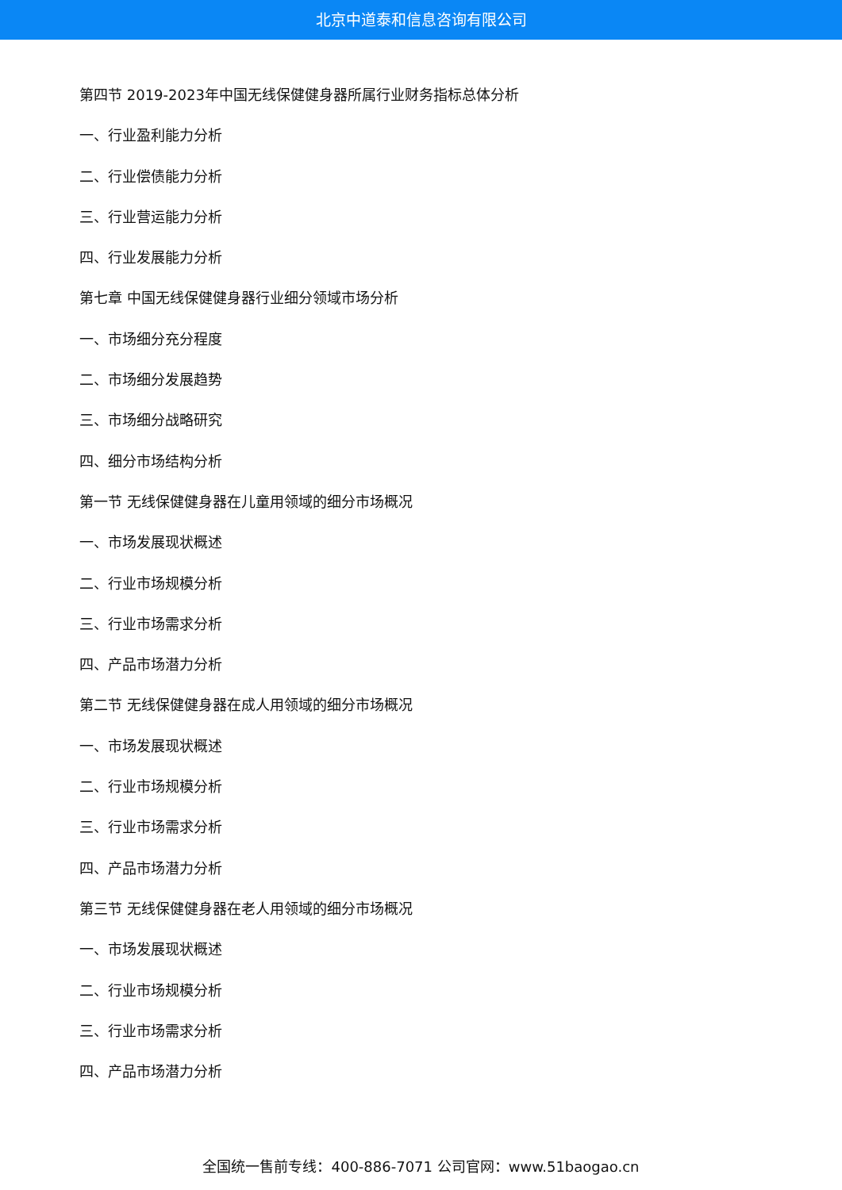北京中道泰和信息咨询有限公司
第四节 2019-2023年中国无线保健健身器所属行业财务指标总体分析
一、行业盈利能力分析
二、行业偿债能力分析
三、行业营运能力分析
四、行业发展能力分析
第七章 中国无线保健健身器行业细分领域市场分析
一、市场细分充分程度
二、市场细分发展趋势
三、市场细分战略研究
四、细分市场结构分析
第一节 无线保健健身器在儿童用领域的细分市场概况
一、市场发展现状概述
二、行业市场规模分析
三、行业市场需求分析
四、产品市场潜力分析
第二节 无线保健健身器在成人用领域的细分市场概况
一、市场发展现状概述
二、行业市场规模分析
三、行业市场需求分析
四、产品市场潜力分析
第三节 无线保健健身器在老人用领域的细分市场概况
一、市场发展现状概述
二、行业市场规模分析
三、行业市场需求分析
四、产品市场潜力分析
全国统一售前专线：400-886-7071 公司官网：www.51baogao.cn